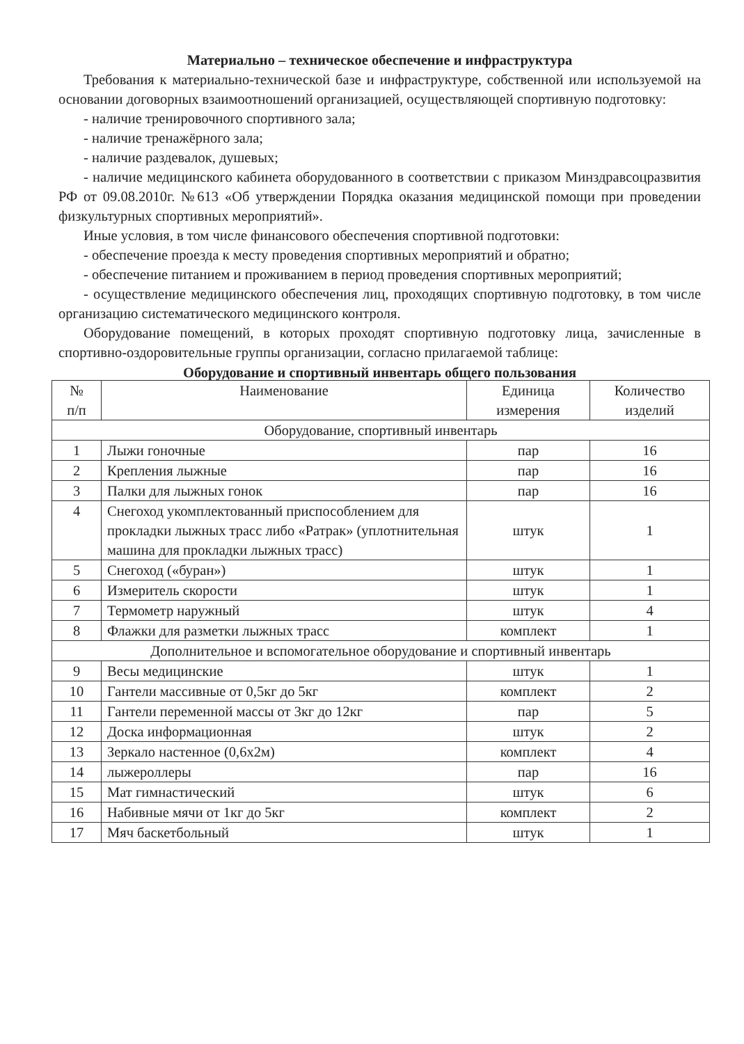Материально – техническое обеспечение и инфраструктура
Требования к материально-технической базе и инфраструктуре, собственной или используемой на основании договорных взаимоотношений организацией, осуществляющей спортивную подготовку:
- наличие тренировочного спортивного зала;
- наличие тренажёрного зала;
- наличие раздевалок, душевых;
- наличие медицинского кабинета оборудованного в соответствии с приказом Минздравсоцразвития РФ от 09.08.2010г. №613 «Об утверждении Порядка оказания медицинской помощи при проведении физкультурных спортивных мероприятий».
Иные условия, в том числе финансового обеспечения спортивной подготовки:
- обеспечение проезда к месту проведения спортивных мероприятий и обратно;
- обеспечение питанием и проживанием в период проведения спортивных мероприятий;
- осуществление медицинского обеспечения лиц, проходящих спортивную подготовку, в том числе организацию систематического медицинского контроля.
Оборудование помещений, в которых проходят спортивную подготовку лица, зачисленные в спортивно-оздоровительные группы организации, согласно прилагаемой таблице:
Оборудование и спортивный инвентарь общего пользования
| № п/п | Наименование | Единица измерения | Количество изделий |
| --- | --- | --- | --- |
| Оборудование, спортивный инвентарь | | | |
| 1 | Лыжи гоночные | пар | 16 |
| 2 | Крепления лыжные | пар | 16 |
| 3 | Палки для лыжных гонок | пар | 16 |
| 4 | Снегоход укомплектованный приспособлением для прокладки лыжных трасс либо «Ратрак» (уплотнительная машина для прокладки лыжных трасс) | штук | 1 |
| 5 | Снегоход («буран») | штук | 1 |
| 6 | Измеритель скорости | штук | 1 |
| 7 | Термометр наружный | штук | 4 |
| 8 | Флажки для разметки лыжных трасс | комплект | 1 |
| Дополнительное и вспомогательное оборудование и спортивный инвентарь | | | |
| 9 | Весы медицинские | штук | 1 |
| 10 | Гантели массивные от 0,5кг до 5кг | комплект | 2 |
| 11 | Гантели переменной массы от 3кг до 12кг | пар | 5 |
| 12 | Доска информационная | штук | 2 |
| 13 | Зеркало настенное (0,6х2м) | комплект | 4 |
| 14 | лыжероллеры | пар | 16 |
| 15 | Мат гимнастический | штук | 6 |
| 16 | Набивные мячи от 1кг до 5кг | комплект | 2 |
| 17 | Мяч баскетбольный | штук | 1 |